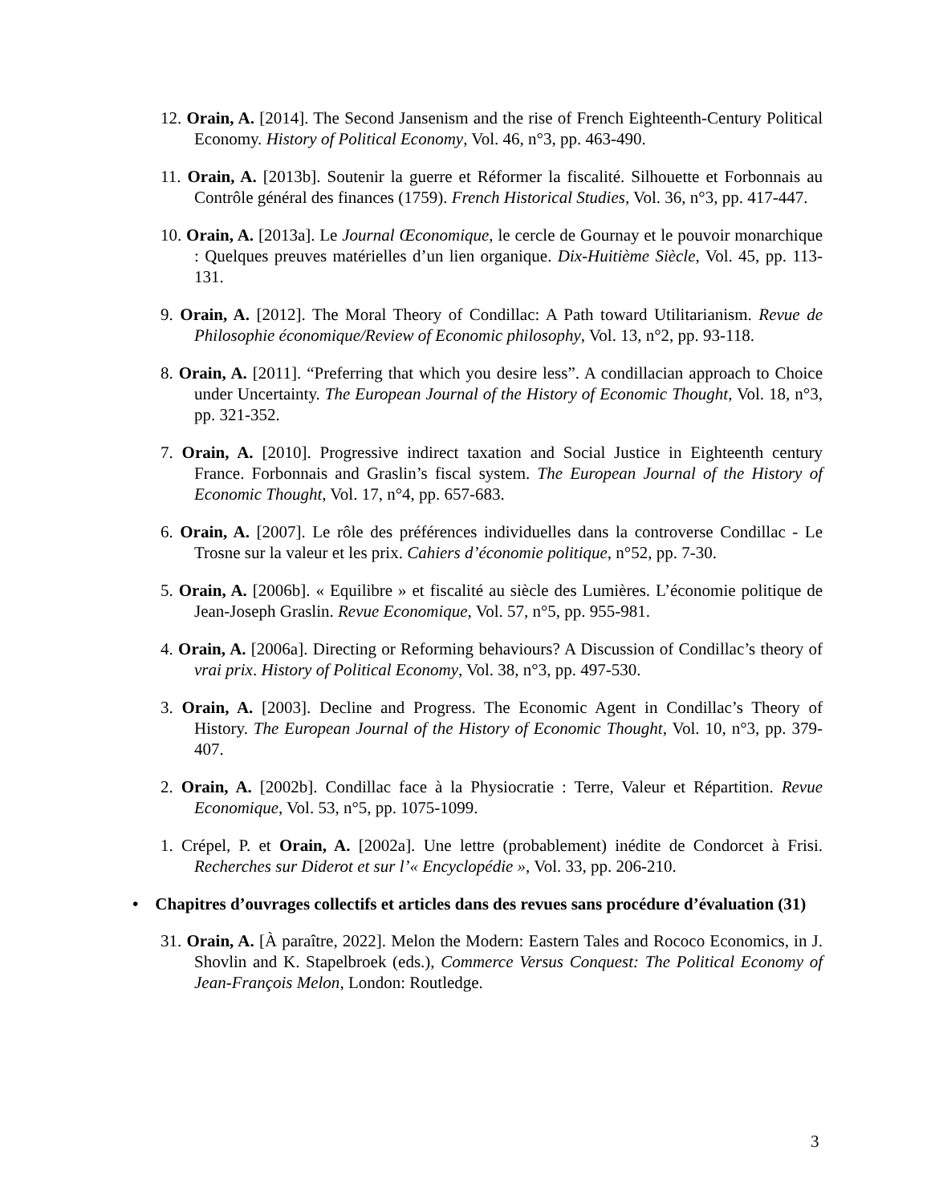12. Orain, A. [2014]. The Second Jansenism and the rise of French Eighteenth-Century Political Economy. History of Political Economy, Vol. 46, n°3, pp. 463-490.
11. Orain, A. [2013b]. Soutenir la guerre et Réformer la fiscalité. Silhouette et Forbonnais au Contrôle général des finances (1759). French Historical Studies, Vol. 36, n°3, pp. 417-447.
10. Orain, A. [2013a]. Le Journal Œconomique, le cercle de Gournay et le pouvoir monarchique : Quelques preuves matérielles d’un lien organique. Dix-Huitième Siècle, Vol. 45, pp. 113-131.
9. Orain, A. [2012]. The Moral Theory of Condillac: A Path toward Utilitarianism. Revue de Philosophie économique/Review of Economic philosophy, Vol. 13, n°2, pp. 93-118.
8. Orain, A. [2011]. “Preferring that which you desire less”. A condillacian approach to Choice under Uncertainty. The European Journal of the History of Economic Thought, Vol. 18, n°3, pp. 321-352.
7. Orain, A. [2010]. Progressive indirect taxation and Social Justice in Eighteenth century France. Forbonnais and Graslin’s fiscal system. The European Journal of the History of Economic Thought, Vol. 17, n°4, pp. 657-683.
6. Orain, A. [2007]. Le rôle des préférences individuelles dans la controverse Condillac - Le Trosne sur la valeur et les prix. Cahiers d’économie politique, n°52, pp. 7-30.
5. Orain, A. [2006b]. « Equilibre » et fiscalité au siècle des Lumières. L’économie politique de Jean-Joseph Graslin. Revue Economique, Vol. 57, n°5, pp. 955-981.
4. Orain, A. [2006a]. Directing or Reforming behaviours? A Discussion of Condillac’s theory of vrai prix. History of Political Economy, Vol. 38, n°3, pp. 497-530.
3. Orain, A. [2003]. Decline and Progress. The Economic Agent in Condillac’s Theory of History. The European Journal of the History of Economic Thought, Vol. 10, n°3, pp. 379-407.
2. Orain, A. [2002b]. Condillac face à la Physiocratie : Terre, Valeur et Répartition. Revue Economique, Vol. 53, n°5, pp. 1075-1099.
1. Crépel, P. et Orain, A. [2002a]. Une lettre (probablement) inédite de Condorcet à Frisi. Recherches sur Diderot et sur l’« Encyclopédie », Vol. 33, pp. 206-210.
• Chapitres d’ouvrages collectifs et articles dans des revues sans procédure d’évaluation (31)
31. Orain, A. [À paraître, 2022]. Melon the Modern: Eastern Tales and Rococo Economics, in J. Shovlin and K. Stapelbroek (eds.), Commerce Versus Conquest: The Political Economy of Jean-François Melon, London: Routledge.
3